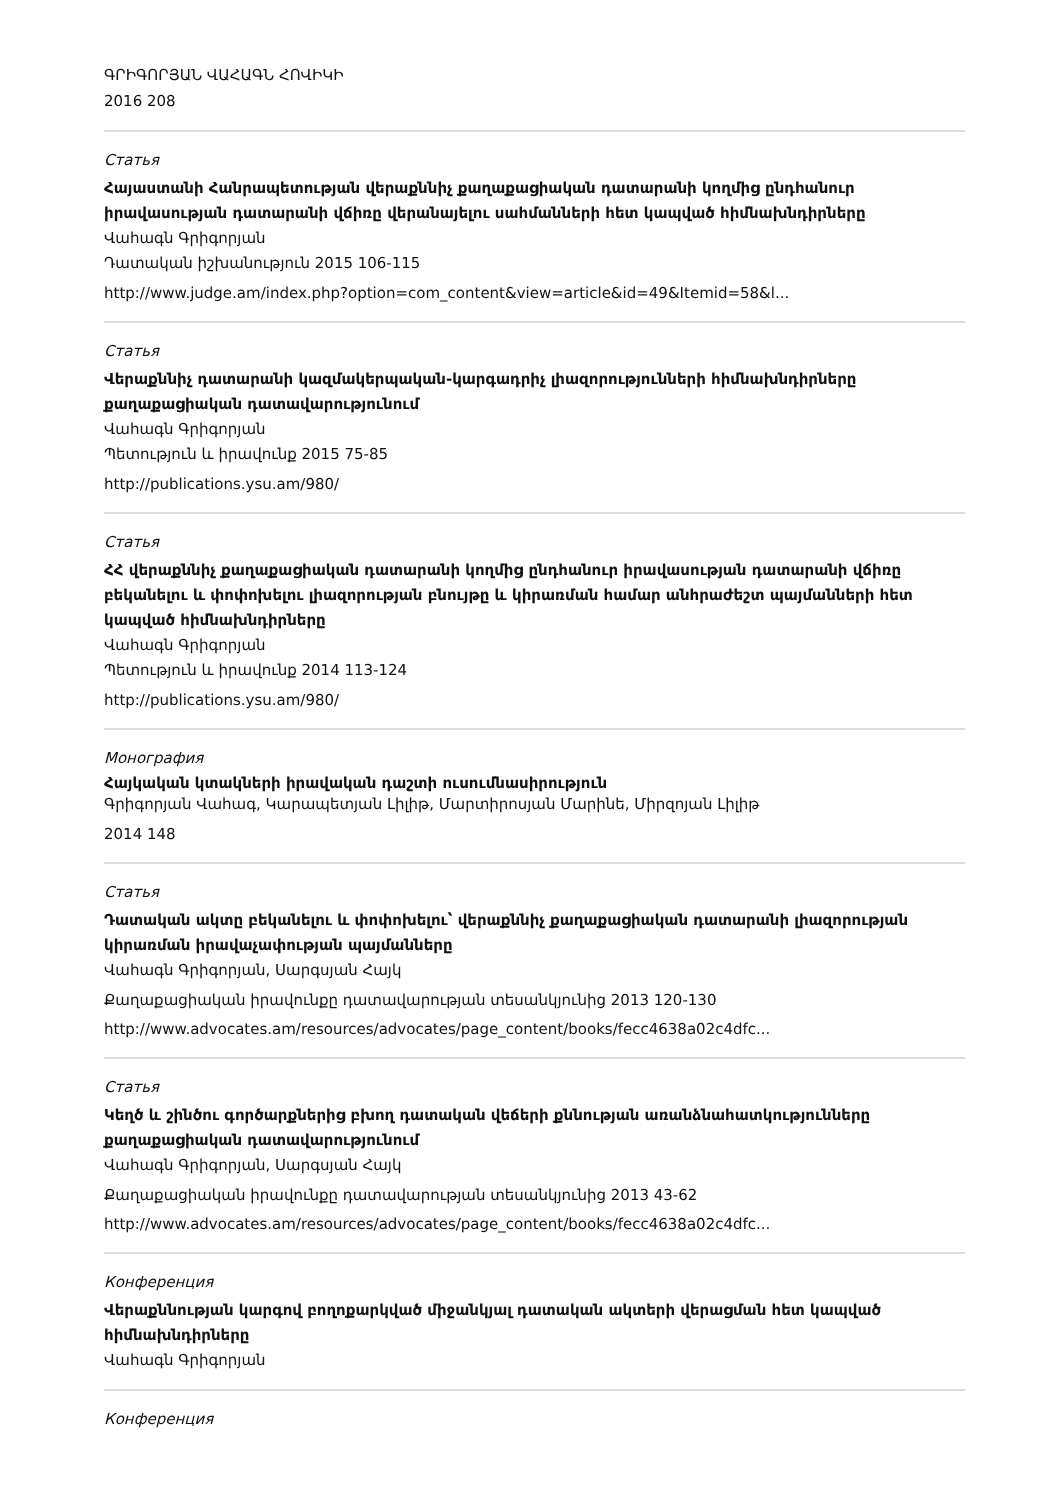ԳՐԻԳՈՐՅԱՆ ՎԱՀԱԳՆ ՀՈՎԻԿԻ
2016 208
Статья
Հայաստանի Հանրապետության վերաքննիչ քաղաքացիական դատարանի կողմից ընդհանուր իրավասության դատարանի վճիռը վերանայելու սահմանների հետ կապված հիմնախնդիրները
Վահագն Գրիգորյան
Դատական իշխանություն 2015 106-115
http://www.judge.am/index.php?option=com_content&view=article&id=49&Itemid=58&l...
Статья
Վերաքննիչ դատարանի կազմակերպական-կարգադրիչ լիազորությունների հիմնախնդիրները քաղաքացիական դատավարությունում
Վահագն Գրիգորյան
Պետություն և իրավունք 2015 75-85
http://publications.ysu.am/980/
Статья
ՀՀ վերաքննիչ քաղաքացիական դատարանի կողմից ընդհանուր իրավասության դատարանի վճիռը բեկանելու և փոփոխելու լիազորության բնույթը և կիրառման համար անհրաժեշտ պայմանների հետ կապված հիմնախնդիրները
Վահագն Գրիգորյան
Պետություն և իրավունք 2014 113-124
http://publications.ysu.am/980/
Монография
Հայկական կտակների իրավական դաշտի ուսումնասիրություն
Գրիգորյան Վահագ, Կարապետյան Լիլիթ, Մարտիրոսյան Մարինե, Միրզոյան Լիլիթ
2014 148
Статья
Դատական ակտը բեկանելու և փոփոխելու՝ վերաքննիչ քաղաքացիական դատարանի լիազորության կիրառման իրավաչափության պայմանները
Վահագն Գրիգորյան, Սարգսյան Հայկ
Քաղաքացիական իրավունքը դատավարության տեսանկյունից 2013 120-130
http://www.advocates.am/resources/advocates/page_content/books/fecc4638a02c4dfc...
Статья
Կեղծ և շինծու գործարքներից բխող դատական վեճերի քննության առանձնահատկությունները քաղաքացիական դատավարությունում
Վահագն Գրիգորյան, Սարգսյան Հայկ
Քաղաքացիական իրավունքը դատավարության տեսանկյունից 2013 43-62
http://www.advocates.am/resources/advocates/page_content/books/fecc4638a02c4dfc...
Конференция
Վերաքննության կարգով բողոքարկված միջանկյալ դատական ակտերի վերացման հետ կապված հիմնախնդիրները
Վահագն Գրիգորյան
Конференция